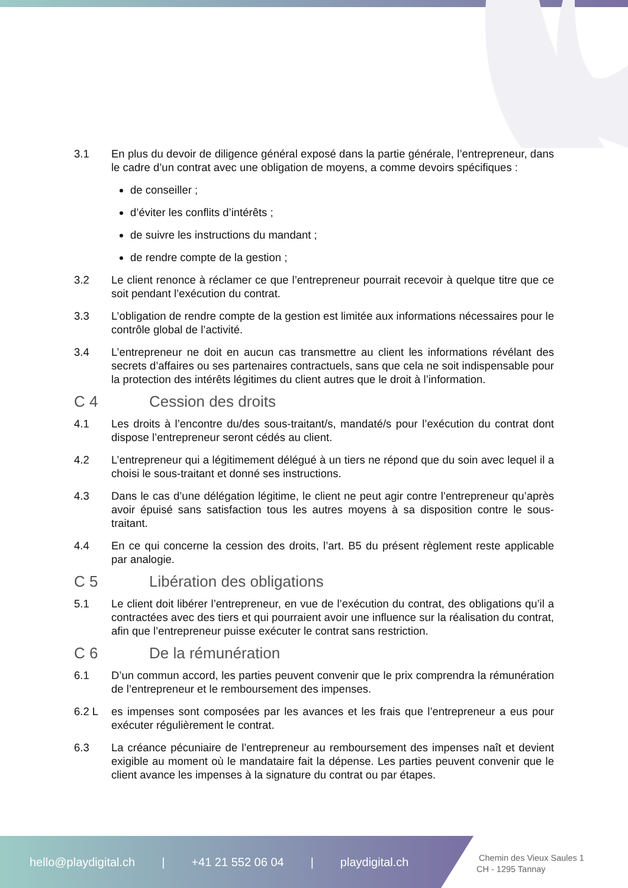3.1 En plus du devoir de diligence général exposé dans la partie générale, l’entrepreneur, dans le cadre d’un contrat avec une obligation de moyens, a comme devoirs spécifiques :
de conseiller ;
d’éviter les conflits d’intérêts ;
de suivre les instructions du mandant ;
de rendre compte de la gestion ;
3.2 Le client renonce à réclamer ce que l’entrepreneur pourrait recevoir à quelque titre que ce soit pendant l’exécution du contrat.
3.3 L’obligation de rendre compte de la gestion est limitée aux informations nécessaires pour le contrôle global de l’activité.
3.4 L’entrepreneur ne doit en aucun cas transmettre au client les informations révélant des secrets d’affaires ou ses partenaires contractuels, sans que cela ne soit indispensable pour la protection des intérêts légitimes du client autres que le droit à l’information.
C 4 Cession des droits
4.1 Les droits à l’encontre du/des sous-traitant/s, mandaté/s pour l’exécution du contrat dont dispose l’entrepreneur seront cédés au client.
4.2 L’entrepreneur qui a légitimement délégué à un tiers ne répond que du soin avec lequel il a choisi le sous-traitant et donné ses instructions.
4.3 Dans le cas d’une délégation légitime, le client ne peut agir contre l’entrepreneur qu’après avoir épuisé sans satisfaction tous les autres moyens à sa disposition contre le sous-traitant.
4.4 En ce qui concerne la cession des droits, l’art. B5 du présent règlement reste applicable par analogie.
C 5 Libération des obligations
5.1 Le client doit libérer l’entrepreneur, en vue de l’exécution du contrat, des obligations qu’il a contractées avec des tiers et qui pourraient avoir une influence sur la réalisation du contrat, afin que l’entrepreneur puisse exécuter le contrat sans restriction.
C 6 De la rémunération
6.1 D’un commun accord, les parties peuvent convenir que le prix comprendra la rémunération de l’entrepreneur et le remboursement des impenses.
6.2 L es impenses sont composées par les avances et les frais que l’entrepreneur a eus pour exécuter régulièrement le contrat.
6.3 La créance pécuniaire de l’entrepreneur au remboursement des impenses naît et devient exigible au moment où le mandataire fait la dépense. Les parties peuvent convenir que le client avance les impenses à la signature du contrat ou par étapes.
hello@playdigital.ch | +41 21 552 06 04 | playdigital.ch
Chemin des Vieux Saules 1
CH - 1295 Tannay